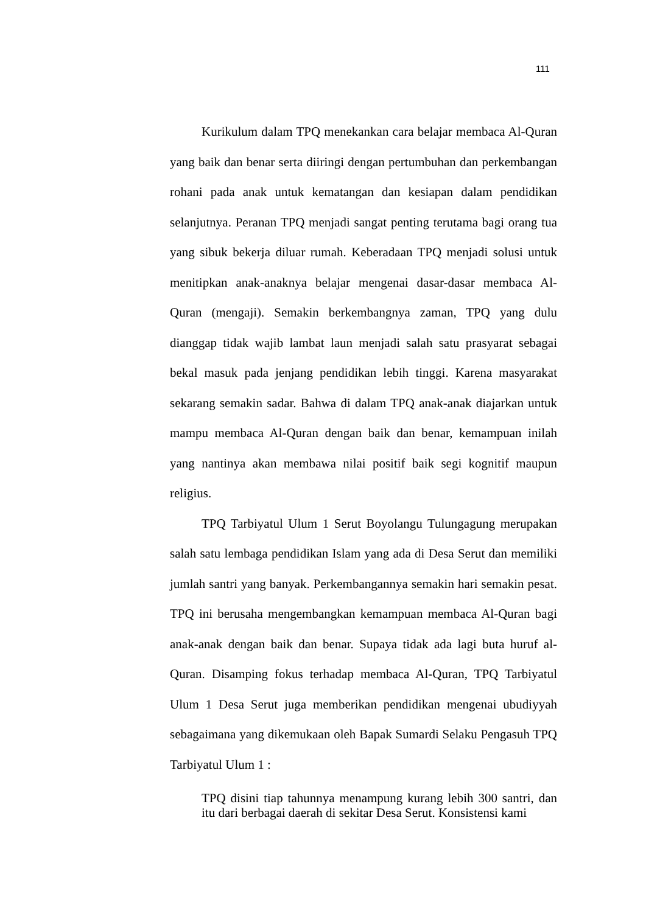111
Kurikulum dalam TPQ menekankan cara belajar membaca Al-Quran yang baik dan benar serta diiringi dengan pertumbuhan dan perkembangan rohani pada anak untuk kematangan dan kesiapan dalam pendidikan selanjutnya. Peranan TPQ menjadi sangat penting terutama bagi orang tua yang sibuk bekerja diluar rumah. Keberadaan TPQ menjadi solusi untuk menitipkan anak-anaknya belajar mengenai dasar-dasar membaca Al-Quran (mengaji). Semakin berkembangnya zaman, TPQ yang dulu dianggap tidak wajib lambat laun menjadi salah satu prasyarat sebagai bekal masuk pada jenjang pendidikan lebih tinggi. Karena masyarakat sekarang semakin sadar. Bahwa di dalam TPQ anak-anak diajarkan untuk mampu membaca Al-Quran dengan baik dan benar, kemampuan inilah yang nantinya akan membawa nilai positif baik segi kognitif maupun religius.
TPQ Tarbiyatul Ulum 1 Serut Boyolangu Tulungagung merupakan salah satu lembaga pendidikan Islam yang ada di Desa Serut dan memiliki jumlah santri yang banyak. Perkembangannya semakin hari semakin pesat. TPQ ini berusaha mengembangkan kemampuan membaca Al-Quran bagi anak-anak dengan baik dan benar. Supaya tidak ada lagi buta huruf al-Quran. Disamping fokus terhadap membaca Al-Quran, TPQ Tarbiyatul Ulum 1 Desa Serut juga memberikan pendidikan mengenai ubudiyyah sebagaimana yang dikemukaan oleh Bapak Sumardi Selaku Pengasuh TPQ Tarbiyatul Ulum 1 :
TPQ disini tiap tahunnya menampung kurang lebih 300 santri, dan itu dari berbagai daerah di sekitar Desa Serut. Konsistensi kami